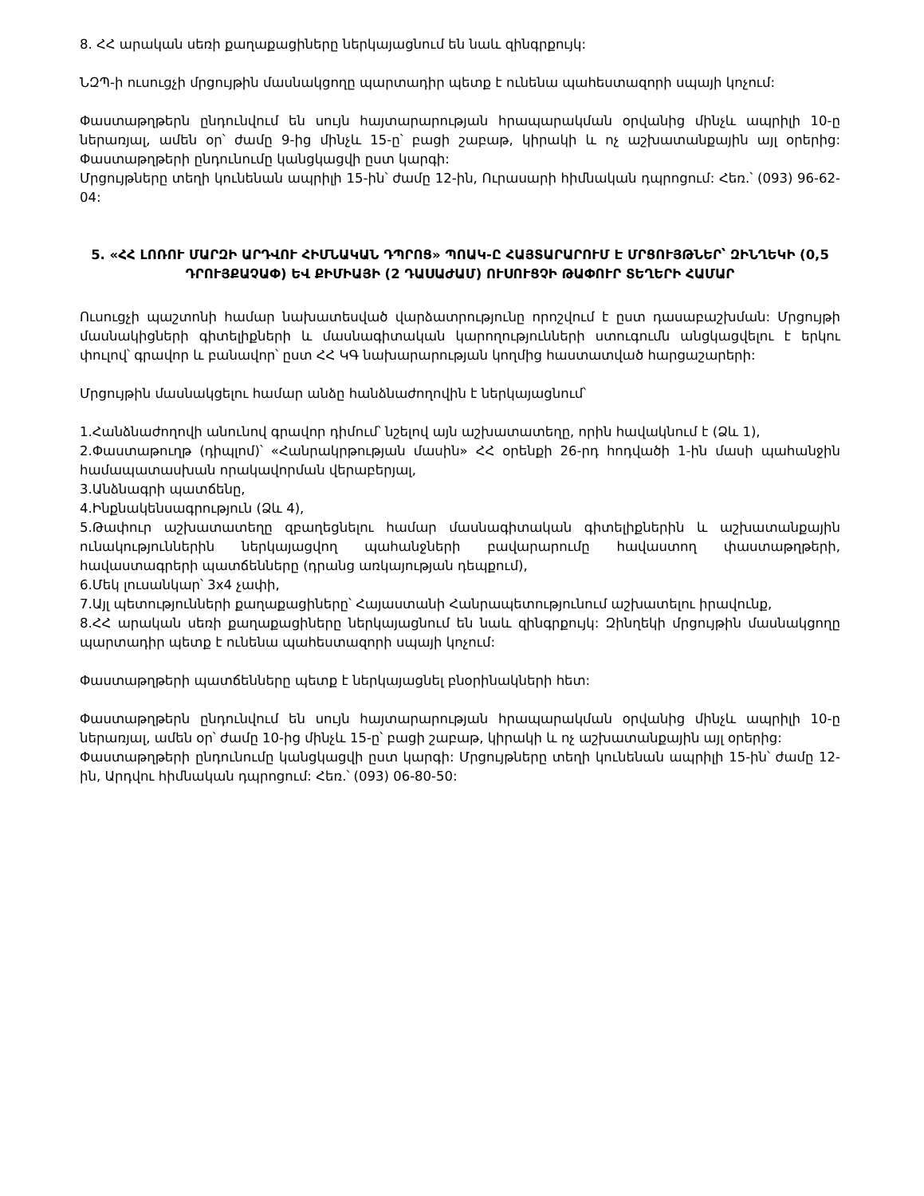8. ՀՀ արական սեռի քաղաքացիները ներկայացնում են նաև զինգրքույկ:
ՆԶՊ-ի ուսուցչի մրցույթին մասնակցողը պարտադիր պետք է ունենա պահեստազորի սպայի կոչում:
Փաստաթղթերն ընդունվում են սույն հայտարարության հրապարակման օրվանից մինչև ապրիլի 10-ը ներառյալ, ամեն օր՝ ժամը 9-ից մինչև 15-ը՝ բացի շաբաթ, կիրակի և ոչ աշխատանքային այլ օրերից: Փաստաթղթերի ընդունումը կանցկացվի ըստ կարգի:
Մրցույթները տեղի կունենան ապրիլի 15-ին՝ ժամը 12-ին, Ուրասարի հիմնական դպրոցում: Հեռ.՝ (093) 96-62-04:
5. «ՀՀ ԼՈՌՈՒ ՄԱՐԶԻ ԱՐԴՎՈՒ ՀԻՄՆԱԿԱՆ ԴՊՐՈՑ» ՊՈԱԿ-Ը ՀԱՅՏԱՐԱՐՈՒՄ Է ՄՐՑՈՒՅԹՆԵՐ՝ ԶԻՆՂԵԿԻ (0,5 ԴՐՈՒՅՔԱՉԱՓ) ԵՎ ՔԻՄԻԱՅԻ (2 ԴԱՍԱԺԱՄ) ՈՒՍՈՒՑՉԻ ԹԱՓՈՒՐ ՏԵՂԵՐԻ ՀԱՄԱՐ
Ուսուցչի պաշտոնի համար նախատեսված վարձատրությունը որոշվում է ըստ դասաբաշխման: Մրցույթի մասնակիցների գիտելիքների և մասնագիտական կարողությունների ստուգումն անցկացվելու է երկու փուլով՝ գրավոր և բանավոր՝ ըստ ՀՀ ԿԳ նախարարության կողմից հաստատված հարցաշարերի:
Մրցույթին մասնակցելու համար անձը հանձնաժողովին է ներկայացնում՝
1.Հանձնաժողովի անունով գրավոր դիմում՝ նշելով այն աշխատատեղը, որին հավակնում է (Ձև 1),
2.Փաստաթուղթ (դիպլոմ)՝ «Հանրակրթության մասին» ՀՀ օրենքի 26-րդ հոդվածի 1-ին մասի պահանջին համապատասխան որակավորման վերաբերյալ,
3.Անձնագրի պատճենը,
4.Ինքնակենսագրություն (Ձև 4),
5.Թափուր աշխատատեղը զբաղեցնելու համար մասնագիտական գիտելիքներին և աշխատանքային ունակություններին ներկայացվող պահանջների բավարարումը հավաստող փաստաթղթերի, հավաստագրերի պատճենները (դրանց առկայության դեպքում),
6.Մեկ լուսանկար՝ 3x4 չափի,
7.Այլ պետությունների քաղաքացիները՝ Հայաստանի Հանրապետությունում աշխատելու իրավունք,
8.ՀՀ արական սեռի քաղաքացիները ներկայացնում են նաև զինգրքույկ: Զինղեկի մրցույթին մասնակցողը պարտադիր պետք է ունենա պահեստազորի սպայի կոչում:
Փաստաթղթերի պատճենները պետք է ներկայացնել բնօրինակների հետ:
Փաստաթղթերն ընդունվում են սույն հայտարարության հրապարակման օրվանից մինչև ապրիլի 10-ը ներառյալ, ամեն օր՝ ժամը 10-ից մինչև 15-ը՝ բացի շաբաթ, կիրակի և ոչ աշխատանքային այլ օրերից:
Փաստաթղթերի ընդունումը կանցկացվի ըստ կարգի: Մրցույթները տեղի կունենան ապրիլի 15-ին՝ ժամը 12-ին, Արդվու հիմնական դպրոցում: Հեռ.՝ (093) 06-80-50: